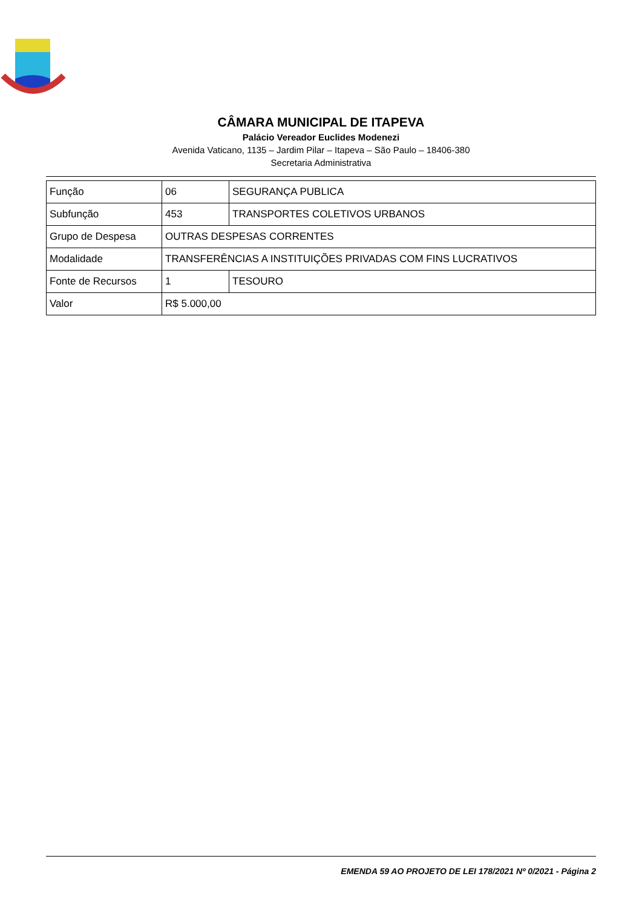CÂMARA MUNICIPAL DE ITAPEVA
Palácio Vereador Euclides Modenezi
Avenida Vaticano, 1135 – Jardim Pilar – Itapeva – São Paulo – 18406-380
Secretaria Administrativa
| Função | 06 | SEGURANÇA PUBLICA |
| Subfunção | 453 | TRANSPORTES COLETIVOS URBANOS |
| Grupo de Despesa | OUTRAS DESPESAS CORRENTES | |
| Modalidade | TRANSFERÊNCIAS A INSTITUIÇÕES PRIVADAS COM FINS LUCRATIVOS | |
| Fonte de Recursos | 1 | TESOURO |
| Valor | R$ 5.000,00 | |
EMENDA 59 AO PROJETO DE LEI 178/2021 Nº 0/2021 - Página 2